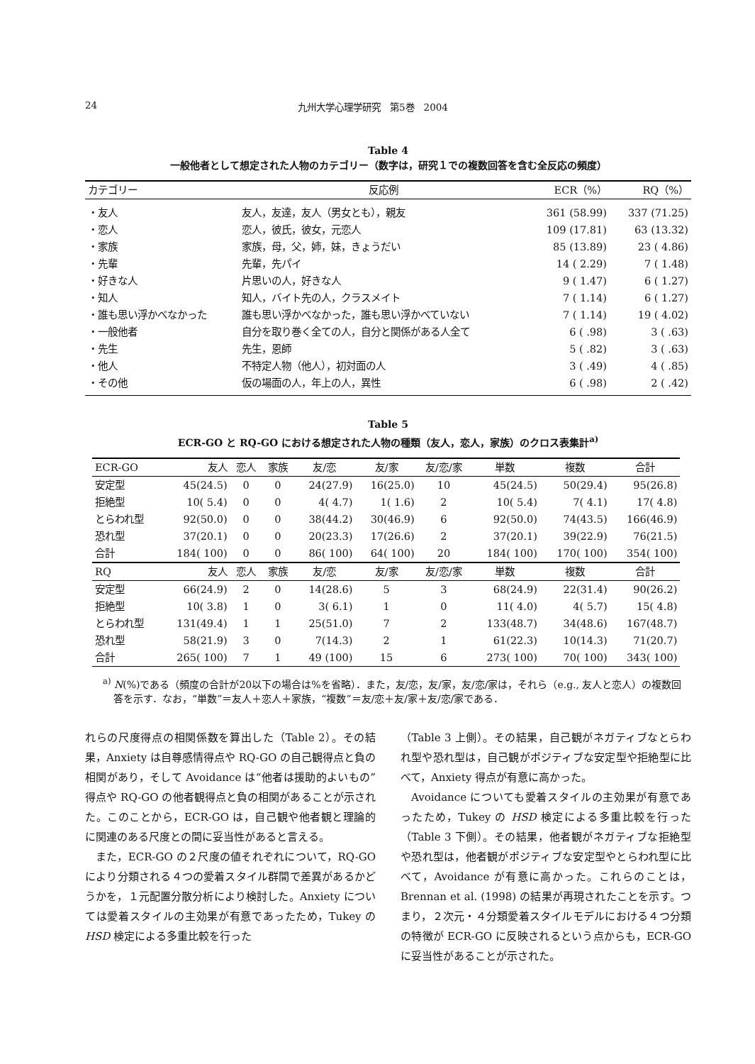24 九州大学心理学研究　第5巻　2004
Table 4
一般他者として想定された人物のカテゴリー（数字は，研究１での複数回答を含む全反応の頻度）
| カテゴリー | 反応例 | ECR（%） | RQ（%） |
| --- | --- | --- | --- |
| ・友人 | 友人，友達，友人（男女とも），親友 | 361 (58.99) | 337 (71.25) |
| ・恋人 | 恋人，彼氏，彼女，元恋人 | 109 (17.81) | 63 (13.32) |
| ・家族 | 家族，母，父，姉，妹，きょうだい | 85 (13.89) | 23 ( 4.86) |
| ・先輩 | 先輩，先パイ | 14 ( 2.29) | 7 ( 1.48) |
| ・好きな人 | 片思いの人，好きな人 | 9 ( 1.47) | 6 ( 1.27) |
| ・知人 | 知人，バイト先の人，クラスメイト | 7 ( 1.14) | 6 ( 1.27) |
| ・誰も思い浮かべなかった | 誰も思い浮かべなかった，誰も思い浮かべていない | 7 ( 1.14) | 19 ( 4.02) |
| ・一般他者 | 自分を取り巻く全ての人，自分と関係がある人全て | 6 ( .98) | 3 ( .63) |
| ・先生 | 先生，恩師 | 5 ( .82) | 3 ( .63) |
| ・他人 | 不特定人物（他人），初対面の人 | 3 ( .49) | 4 ( .85) |
| ・その他 | 仮の場面の人，年上の人，異性 | 6 ( .98) | 2 ( .42) |
Table 5
ECR-GO と RQ-GO における想定された人物の種類（友人，恋人，家族）のクロス表集計<sup>a)</sup>
| ECR-GO | 友人 | 恋人 | 家族 | 友/恋 | 友/家 | 友/恋/家 | 単数 | 複数 | 合計 |
| --- | --- | --- | --- | --- | --- | --- | --- | --- | --- |
| 安定型 | 45(24.5) | 0 | 0 | 24(27.9) | 16(25.0) | 10 | 45(24.5) | 50(29.4) | 95(26.8) |
| 拒絶型 | 10( 5.4) | 0 | 0 | 4( 4.7) | 1( 1.6) | 2 | 10( 5.4) | 7( 4.1) | 17( 4.8) |
| とらわれ型 | 92(50.0) | 0 | 0 | 38(44.2) | 30(46.9) | 6 | 92(50.0) | 74(43.5) | 166(46.9) |
| 恐れ型 | 37(20.1) | 0 | 0 | 20(23.3) | 17(26.6) | 2 | 37(20.1) | 39(22.9) | 76(21.5) |
| 合計 | 184( 100) | 0 | 0 | 86( 100) | 64( 100) | 20 | 184( 100) | 170( 100) | 354( 100) |
| RQ | 友人 | 恋人 | 家族 | 友/恋 | 友/家 | 友/恋/家 | 単数 | 複数 | 合計 |
| 安定型 | 66(24.9) | 2 | 0 | 14(28.6) | 5 | 3 | 68(24.9) | 22(31.4) | 90(26.2) |
| 拒絶型 | 10( 3.8) | 1 | 0 | 3( 6.1) | 1 | 0 | 11( 4.0) | 4( 5.7) | 15( 4.8) |
| とらわれ型 | 131(49.4) | 1 | 1 | 25(51.0) | 7 | 2 | 133(48.7) | 34(48.6) | 167(48.7) |
| 恐れ型 | 58(21.9) | 3 | 0 | 7(14.3) | 2 | 1 | 61(22.3) | 10(14.3) | 71(20.7) |
| 合計 | 265( 100) | 7 | 1 | 49 (100) | 15 | 6 | 273( 100) | 70( 100) | 343( 100) |
<sup>a)</sup> N(%)である（頻度の合計が20以下の場合は%を省略）．また，友/恋，友/家，友/恋/家は，それら（e.g., 友人と恋人）の複数回答を示す．なお，“単数”＝友人＋恋人＋家族，“複数”＝友/恋＋友/家＋友/恋/家である．
れらの尺度得点の相関係数を算出した（Table 2）。その結果，Anxiety は自尊感情得点や RQ-GO の自己観得点と負の相関があり，そして Avoidance は“他者は援助的よいもの”得点や RQ-GO の他者観得点と負の相関があることが示された。このことから，ECR-GO は，自己観や他者観と理論的に関連のある尺度との間に妥当性があると言える。
また，ECR-GO の２尺度の値それぞれについて，RQ-GO により分類される４つの愛着スタイル群間で差異があるかどうかを，１元配置分散分析により検討した。Anxiety については愛着スタイルの主効果が有意であったため，Tukey の HSD 検定による多重比較を行った
（Table 3 上側）。その結果，自己観がネガティブなとらわれ型や恐れ型は，自己観がポジティブな安定型や拒絶型に比べて，Anxiety 得点が有意に高かった。
Avoidance についても愛着スタイルの主効果が有意であったため，Tukey の HSD 検定による多重比較を行った（Table 3 下側）。その結果，他者観がネガティブな拒絶型や恐れ型は，他者観がポジティブな安定型やとらわれ型に比べて，Avoidance が有意に高かった。これらのことは，Brennan et al. (1998) の結果が再現されたことを示す。つまり，２次元・４分類愛着スタイルモデルにおける４つ分類の特徴が ECR-GO に反映されるという点からも，ECR-GO に妥当性があることが示された。